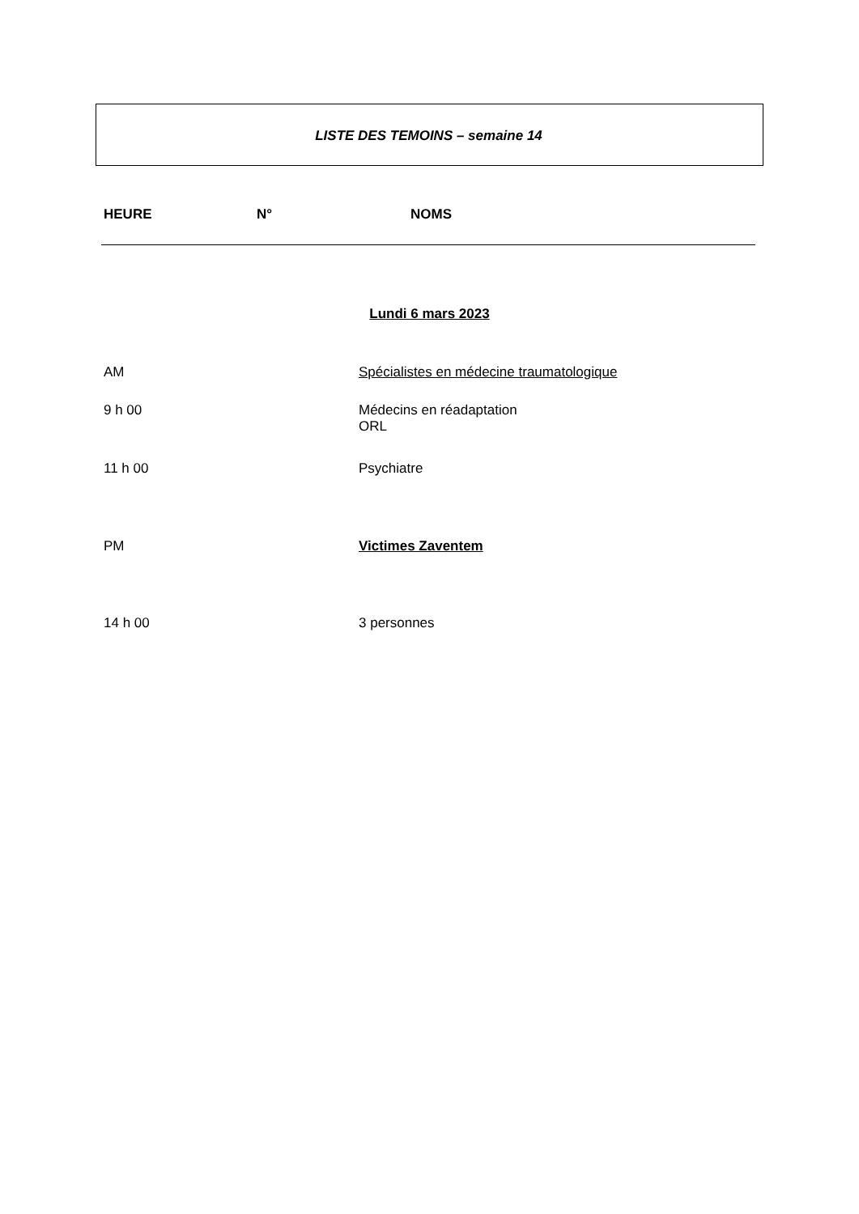LISTE DES TEMOINS – semaine 14
HEURE N° NOMS
Lundi 6 mars 2023
AM Spécialistes en médecine traumatologique
9 h 00 Médecins en réadaptation
ORL
11 h 00 Psychiatre
PM Victimes Zaventem
14 h 00 3 personnes